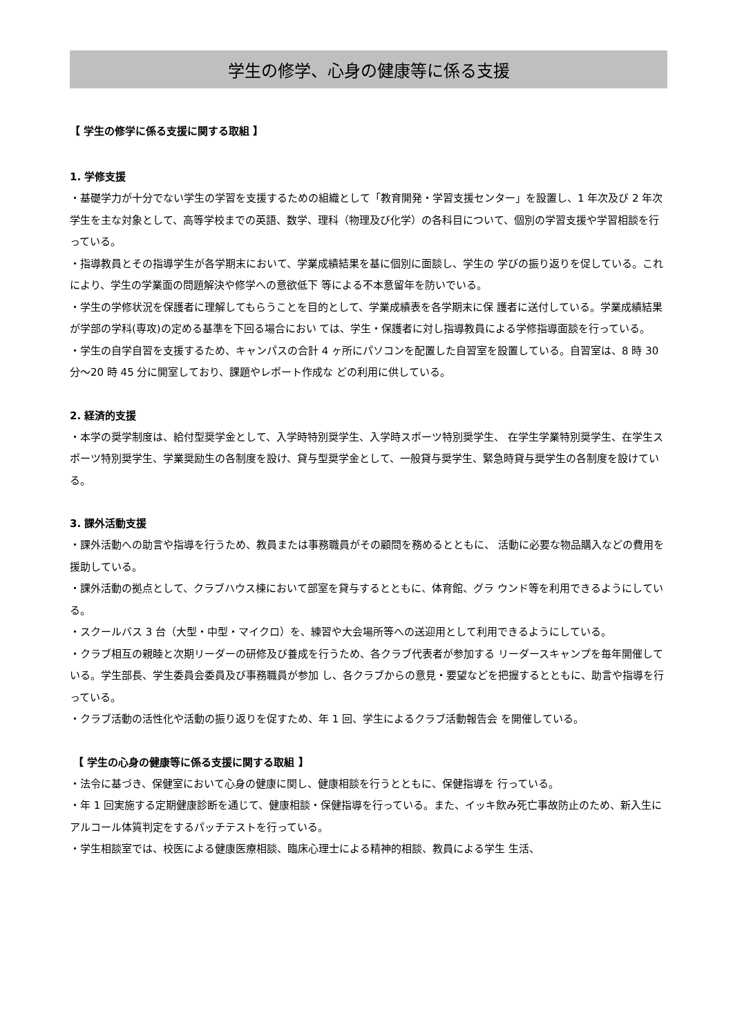学生の修学、心身の健康等に係る支援
【 学生の修学に係る支援に関する取組 】
1. 学修支援
・基礎学力が十分でない学生の学習を支援するための組織として「教育開発・学習支援センター」を設置し、1 年次及び 2 年次学生を主な対象として、高等学校までの英語、数学、理科（物理及び化学）の各科目について、個別の学習支援や学習相談を行っている。
・指導教員とその指導学生が各学期末において、学業成績結果を基に個別に面談し、学生の 学びの振り返りを促している。これにより、学生の学業面の問題解決や修学への意欲低下 等による不本意留年を防いでいる。
・学生の学修状況を保護者に理解してもらうことを目的として、学業成績表を各学期末に保 護者に送付している。学業成績結果が学部の学科(専攻)の定める基準を下回る場合におい ては、学生・保護者に対し指導教員による学修指導面談を行っている。
・学生の自学自習を支援するため、キャンパスの合計 4 ヶ所にパソコンを配置した自習室を設置している。自習室は、8 時 30 分～20 時 45 分に開室しており、課題やレポート作成な どの利用に供している。
2. 経済的支援
・本学の奨学制度は、給付型奨学金として、入学時特別奨学生、入学時スポーツ特別奨学生、 在学生学業特別奨学生、在学生スポーツ特別奨学生、学業奨励生の各制度を設け、貸与型奨学金として、一般貸与奨学生、緊急時貸与奨学生の各制度を設けている。
3. 課外活動支援
・課外活動への助言や指導を行うため、教員または事務職員がその顧問を務めるとともに、 活動に必要な物品購入などの費用を援助している。
・課外活動の拠点として、クラブハウス棟において部室を貸与するとともに、体育館、グラ ウンド等を利用できるようにしている。
・スクールバス 3 台（大型・中型・マイクロ）を、練習や大会場所等への送迎用として利用できるようにしている。
・クラブ相互の親睦と次期リーダーの研修及び養成を行うため、各クラブ代表者が参加する リーダースキャンプを毎年開催している。学生部長、学生委員会委員及び事務職員が参加 し、各クラブからの意見・要望などを把握するとともに、助言や指導を行っている。
・クラブ活動の活性化や活動の振り返りを促すため、年 1 回、学生によるクラブ活動報告会 を開催している。
【 学生の心身の健康等に係る支援に関する取組 】
・法令に基づき、保健室において心身の健康に関し、健康相談を行うとともに、保健指導を 行っている。
・年 1 回実施する定期健康診断を通じて、健康相談・保健指導を行っている。また、イッキ飲み死亡事故防止のため、新入生にアルコール体質判定をするパッチテストを行っている。
・学生相談室では、校医による健康医療相談、臨床心理士による精神的相談、教員による学生 生活、